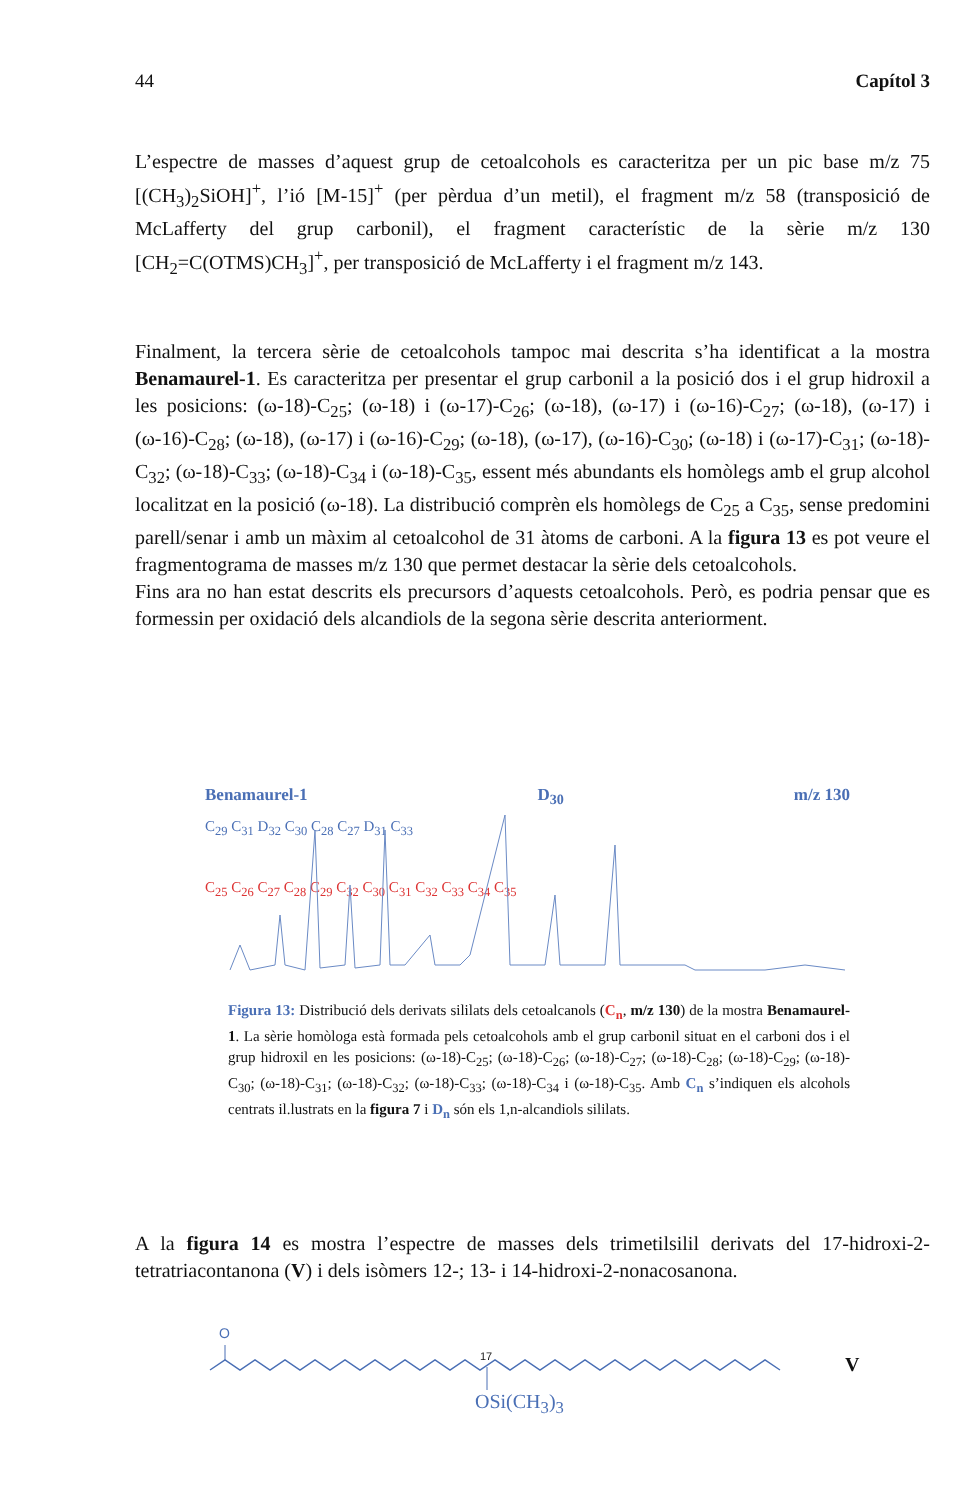44 Capítol 3
L’espectre de masses d’aquest grup de cetoalcohols es caracteritza per un pic base m/z 75 [(CH<sub>3</sub>)<sub>2</sub>SiOH]<sup>+</sup>, l’ió [M-15]<sup>+</sup> (per pèrdua d’un metil), el fragment m/z 58 (transposició de McLafferty del grup carbonil), el fragment característic de la sèrie m/z 130 [CH<sub>2</sub>=C(OTMS)CH<sub>3</sub>]<sup>+</sup>, per transposició de McLafferty i el fragment m/z 143.
Finalment, la tercera sèrie de cetoalcohols tampoc mai descrita s’ha identificat a la mostra Benamaurel-1. Es caracteritza per presentar el grup carbonil a la posició dos i el grup hidroxil a les posicions: (ω-18)-C<sub>25</sub>; (ω-18) i (ω-17)-C<sub>26</sub>; (ω-18), (ω-17) i (ω-16)-C<sub>27</sub>; (ω-18), (ω-17) i (ω-16)-C<sub>28</sub>; (ω-18), (ω-17) i (ω-16)-C<sub>29</sub>; (ω-18), (ω-17), (ω-16)-C<sub>30</sub>; (ω-18) i (ω-17)-C<sub>31</sub>; (ω-18)-C<sub>32</sub>; (ω-18)-C<sub>33</sub>; (ω-18)-C<sub>34</sub> i (ω-18)-C<sub>35</sub>, essent més abundants els homòlegs amb el grup alcohol localitzat en la posició (ω-18). La distribució comprèn els homòlegs de C<sub>25</sub> a C<sub>35</sub>, sense predomini parell/senar i amb un màxim al cetoalcohol de 31 àtoms de carboni. A la figura 13 es pot veure el fragmentograma de masses m/z 130 que permet destacar la sèrie dels cetoalcohols.
Fins ara no han estat descrits els precursors d’aquests cetoalcohols. Però, es podria pensar que es formessin per oxidació dels alcandiols de la segona sèrie descrita anteriorment.
Benamaurel-1 D<sub>30</sub> m/z 130
C<sub>29</sub> C<sub>31</sub> D<sub>32</sub> C<sub>30</sub> C<sub>28</sub> C<sub>27</sub> D<sub>31</sub> C<sub>33</sub>
C<sub>25</sub> C<sub>26</sub> C<sub>27</sub> C<sub>28</sub> C<sub>29</sub> C<sub>32</sub> C<sub>30</sub> C<sub>31</sub> C<sub>32</sub> C<sub>33</sub> C<sub>34</sub> C<sub>35</sub>
Figura 13: Distribució dels derivats sililats dels cetoalcanols (C<sub>n</sub>, m/z 130) de la mostra Benamaurel-1. La sèrie homòloga està formada pels cetoalcohols amb el grup carbonil situat en el carboni dos i el grup hidroxil en les posicions: (ω-18)-C<sub>25</sub>; (ω-18)-C<sub>26</sub>; (ω-18)-C<sub>27</sub>; (ω-18)-C<sub>28</sub>; (ω-18)-C<sub>29</sub>; (ω-18)-C<sub>30</sub>; (ω-18)-C<sub>31</sub>; (ω-18)-C<sub>32</sub>; (ω-18)-C<sub>33</sub>; (ω-18)-C<sub>34</sub> i (ω-18)-C<sub>35</sub>. Amb C<sub>n</sub> s’indiquen els alcohols centrats il.lustrats en la figura 7 i D<sub>n</sub> són els 1,n-alcandiols sililats.
A la figura 14 es mostra l’espectre de masses dels trimetilsilil derivats del 17-hidroxi-2-tetratriacontanona (V) i dels isòmers 12-; 13- i 14-hidroxi-2-nonacosanona.
O
17
OSi(CH<sub>3</sub>)<sub>3</sub>
V